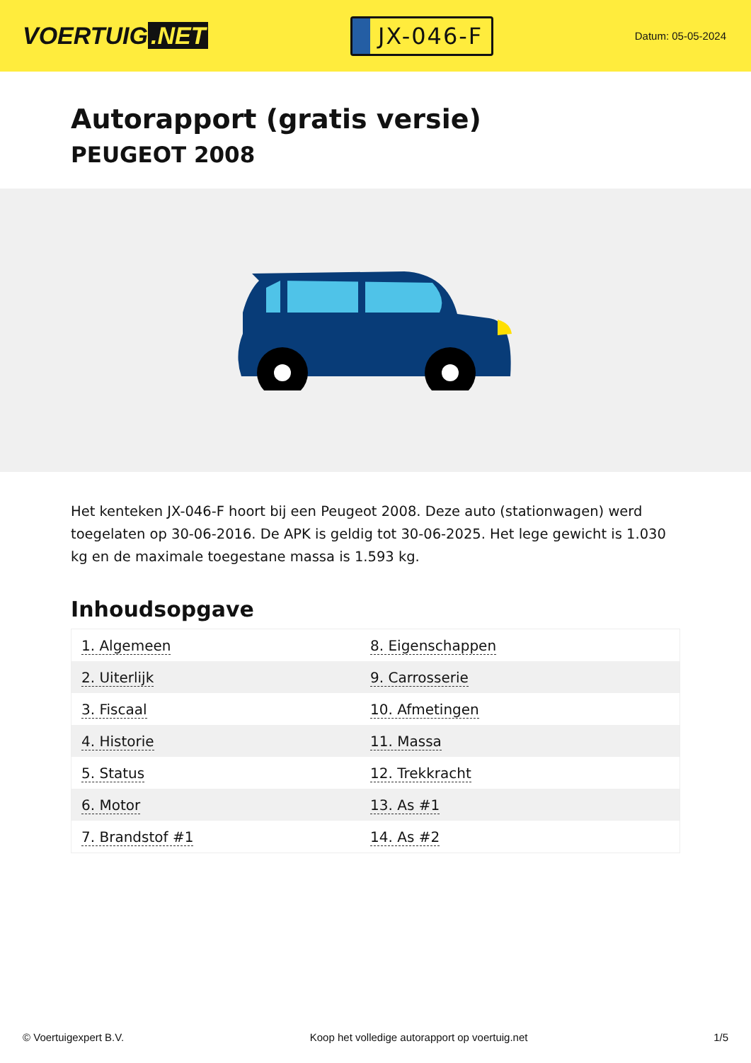VOERTUIG.NET
JX-046-F
Datum: 05-05-2024
Autorapport (gratis versie)
PEUGEOT 2008
Het kenteken JX-046-F hoort bij een Peugeot 2008. Deze auto (stationwagen) werd toegelaten op 30-06-2016. De APK is geldig tot 30-06-2025. Het lege gewicht is 1.030 kg en de maximale toegestane massa is 1.593 kg.
Inhoudsopgave
| 1. Algemeen | 8. Eigenschappen |
| 2. Uiterlijk | 9. Carrosserie |
| 3. Fiscaal | 10. Afmetingen |
| 4. Historie | 11. Massa |
| 5. Status | 12. Trekkracht |
| 6. Motor | 13. As #1 |
| 7. Brandstof #1 | 14. As #2 |
© Voertuigexpert B.V. Koop het volledige autorapport op voertuig.net 1/5